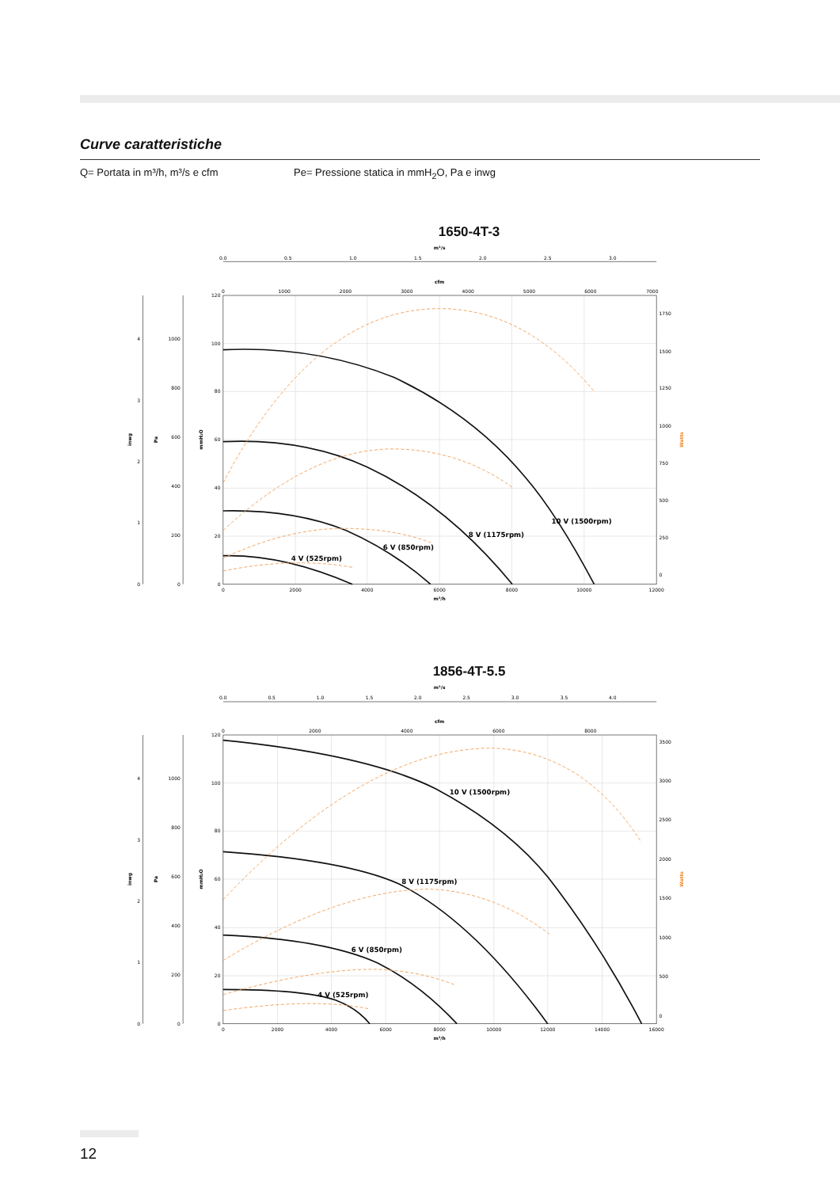Curve caratteristiche
Q= Portata in m³/h, m³/s e cfm Pe= Pressione statica in mmH<sub>2</sub>O, Pa e inwg
1650-4T-3
m³/s
0.0
0.5
1.0
1.5
2.0
2.5
3.0
cfm
0
1000
2000
3000
4000
5000
6000
7000
0
1
2
3
4
0
200
400
600
800
1000
0
20
40
60
80
100
120
inwg
Pa
mmH₂O
0
250
500
750
1000
1250
1500
1750
Watts
0
2000
4000
6000
8000
10000
12000
m³/h
10 V (1500rpm)
8 V (1175rpm)
6 V (850rpm)
4 V (525rpm)
1856-4T-5.5
m³/s
0.0
0.5
1.0
1.5
2.0
2.5
3.0
3.5
4.0
cfm
0
2000
4000
6000
8000
0
1
2
3
4
0
200
400
600
800
1000
0
20
40
60
80
100
120
inwg
Pa
mmH₂O
0
500
1000
1500
2000
2500
3000
3500
Watts
0
2000
4000
6000
8000
10000
12000
14000
16000
m³/h
10 V (1500rpm)
8 V (1175rpm)
6 V (850rpm)
4 V (525rpm)
12